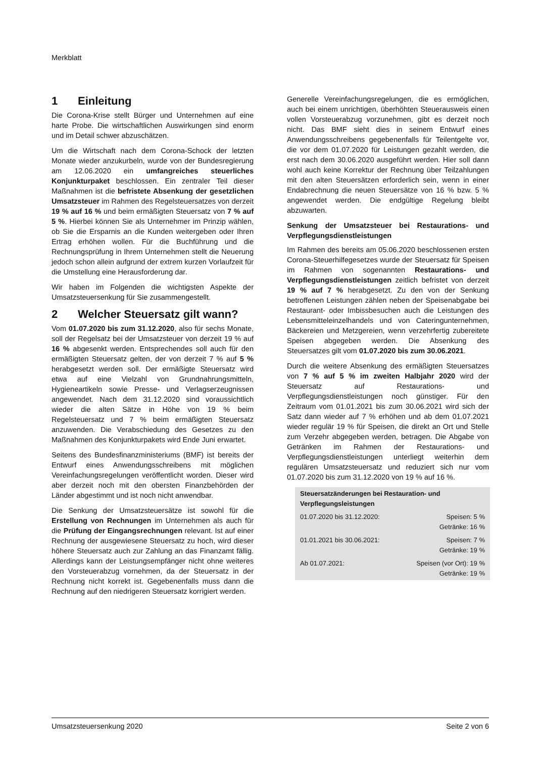Merkblatt
1 Einleitung
Die Corona-Krise stellt Bürger und Unternehmen auf eine harte Probe. Die wirtschaftlichen Auswirkungen sind enorm und im Detail schwer abzuschätzen.
Um die Wirtschaft nach dem Corona-Schock der letzten Monate wieder anzukurbeln, wurde von der Bundesregierung am 12.06.2020 ein umfangreiches steuerliches Konjunkturpaket beschlossen. Ein zentraler Teil dieser Maßnahmen ist die befristete Absenkung der gesetzlichen Umsatzsteuer im Rahmen des Regelsteuersatzes von derzeit 19 % auf 16 % und beim ermäßigten Steuersatz von 7 % auf 5 %. Hierbei können Sie als Unternehmer im Prinzip wählen, ob Sie die Ersparnis an die Kunden weitergeben oder Ihren Ertrag erhöhen wollen. Für die Buchführung und die Rechnungsprüfung in Ihrem Unternehmen stellt die Neuerung jedoch schon allein aufgrund der extrem kurzen Vorlaufzeit für die Umstellung eine Herausforderung dar.
Wir haben im Folgenden die wichtigsten Aspekte der Umsatzsteuersenkung für Sie zusammengestellt.
2 Welcher Steuersatz gilt wann?
Vom 01.07.2020 bis zum 31.12.2020, also für sechs Monate, soll der Regelsatz bei der Umsatzsteuer von derzeit 19 % auf 16 % abgesenkt werden. Entsprechendes soll auch für den ermäßigten Steuersatz gelten, der von derzeit 7 % auf 5 % herabgesetzt werden soll. Der ermäßigte Steuersatz wird etwa auf eine Vielzahl von Grundnahrungsmitteln, Hygieneartikeln sowie Presse- und Verlagserzeugnissen angewendet. Nach dem 31.12.2020 sind voraussichtlich wieder die alten Sätze in Höhe von 19 % beim Regelsteuersatz und 7 % beim ermäßigten Steuersatz anzuwenden. Die Verabschiedung des Gesetzes zu den Maßnahmen des Konjunkturpakets wird Ende Juni erwartet.
Seitens des Bundesfinanzministeriums (BMF) ist bereits der Entwurf eines Anwendungsschreibens mit möglichen Vereinfachungsregelungen veröffentlicht worden. Dieser wird aber derzeit noch mit den obersten Finanzbehörden der Länder abgestimmt und ist noch nicht anwendbar.
Die Senkung der Umsatzsteuersätze ist sowohl für die Erstellung von Rechnungen im Unternehmen als auch für die Prüfung der Eingangsrechnungen relevant. Ist auf einer Rechnung der ausgewiesene Steuersatz zu hoch, wird dieser höhere Steuersatz auch zur Zahlung an das Finanzamt fällig. Allerdings kann der Leistungsempfänger nicht ohne weiteres den Vorsteuerabzug vornehmen, da der Steuersatz in der Rechnung nicht korrekt ist. Gegebenenfalls muss dann die Rechnung auf den niedrigeren Steuersatz korrigiert werden.
Generelle Vereinfachungsregelungen, die es ermöglichen, auch bei einem unrichtigen, überhöhten Steuerausweis einen vollen Vorsteuerabzug vorzunehmen, gibt es derzeit noch nicht. Das BMF sieht dies in seinem Entwurf eines Anwendungsschreibens gegebenenfalls für Teilentgelte vor, die vor dem 01.07.2020 für Leistungen gezahlt werden, die erst nach dem 30.06.2020 ausgeführt werden. Hier soll dann wohl auch keine Korrektur der Rechnung über Teilzahlungen mit den alten Steuersätzen erforderlich sein, wenn in einer Endabrechnung die neuen Steuersätze von 16 % bzw. 5 % angewendet werden. Die endgültige Regelung bleibt abzuwarten.
Senkung der Umsatzsteuer bei Restaurations- und Verpflegungsdienstleistungen
Im Rahmen des bereits am 05.06.2020 beschlossenen ersten Corona-Steuerhilfegesetzes wurde der Steuersatz für Speisen im Rahmen von sogenannten Restaurations- und Verpflegungsdienstleistungen zeitlich befristet von derzeit 19 % auf 7 % herabgesetzt. Zu den von der Senkung betroffenen Leistungen zählen neben der Speisenabgabe bei Restaurant- oder Imbissbesuchen auch die Leistungen des Lebensmitteleinzelhandels und von Cateringunternehmen, Bäckereien und Metzgereien, wenn verzehrfertig zubereitete Speisen abgegeben werden. Die Absenkung des Steuersatzes gilt vom 01.07.2020 bis zum 30.06.2021.
Durch die weitere Absenkung des ermäßigten Steuersatzes von 7 % auf 5 % im zweiten Halbjahr 2020 wird der Steuersatz auf Restaurations- und Verpflegungsdienstleistungen noch günstiger. Für den Zeitraum vom 01.01.2021 bis zum 30.06.2021 wird sich der Satz dann wieder auf 7 % erhöhen und ab dem 01.07.2021 wieder regulär 19 % für Speisen, die direkt an Ort und Stelle zum Verzehr abgegeben werden, betragen. Die Abgabe von Getränken im Rahmen der Restaurations- und Verpflegungsdienstleistungen unterliegt weiterhin dem regulären Umsatzsteuersatz und reduziert sich nur vom 01.07.2020 bis zum 31.12.2020 von 19 % auf 16 %.
| Steuersatzänderungen bei Restauration- und Verpflegungsleistungen | |
| --- | --- |
| 01.07.2020 bis 31.12.2020: | Speisen: 5 % Getränke: 16 % |
| 01.01.2021 bis 30.06.2021: | Speisen: 7 % Getränke: 19 % |
| Ab 01.07.2021: | Speisen (vor Ort): 19 % Getränke: 19 % |
Umsatzsteuersenkung 2020 Seite 2 von 6